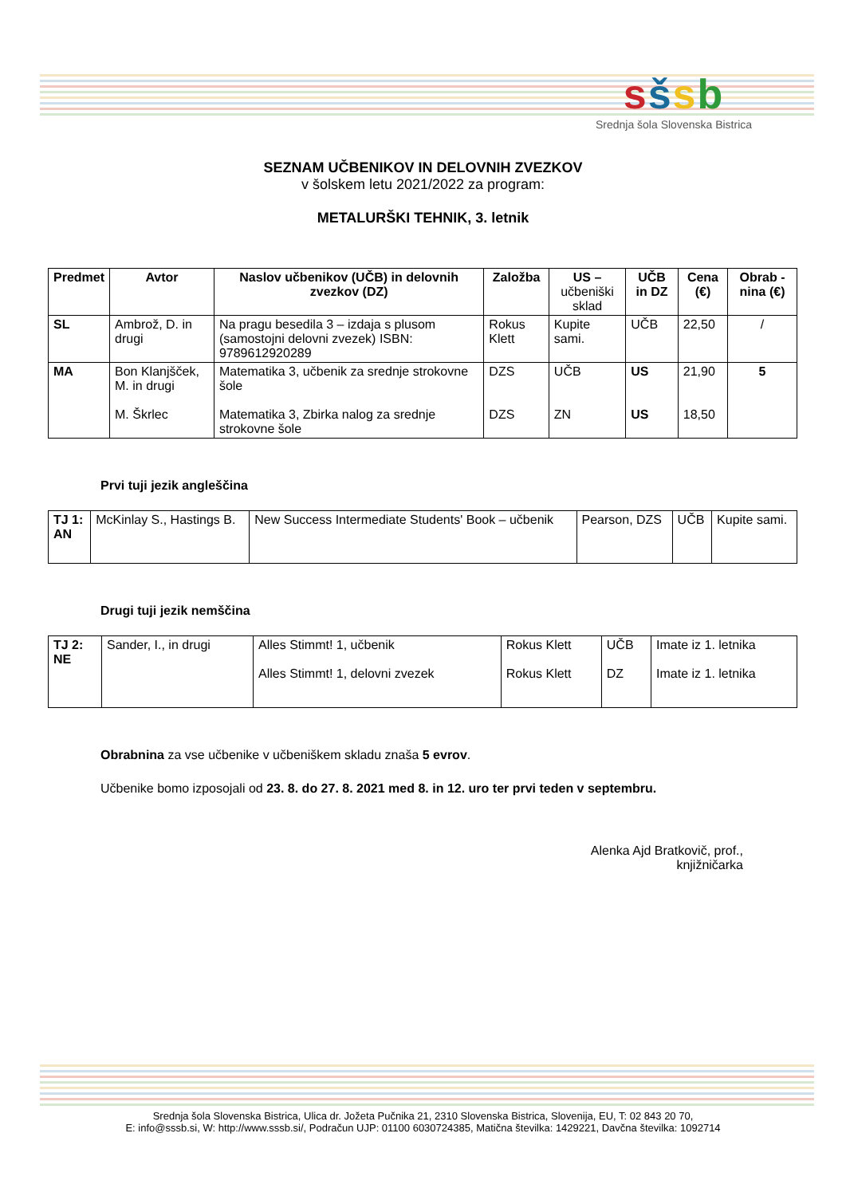sšsb
Srednja šola Slovenska Bistrica
SEZNAM UČBENIKOV IN DELOVNIH ZVEZKOV
v šolskem letu 2021/2022 za program:
METALURŠKI TEHNIK, 3. letnik
| Predmet | Avtor | Naslov učbenikov (UČB) in delovnih zvezkov (DZ) | Založba | US – učbeniški sklad | UČB in DZ | Cena (€) | Obrab -nina (€) |
| --- | --- | --- | --- | --- | --- | --- | --- |
| SL | Ambrož, D. in drugi | Na pragu besedila 3 – izdaja s plusom (samostojni delovni zvezek) ISBN: 9789612920289 | Rokus Klett | Kupite sami. | UČB | 22,50 | / |
| MA | Bon Klanjšček, M. in drugi M. Škrlec | Matematika 3, učbenik za srednje strokovne šole Matematika 3, Zbirka nalog za srednje strokovne šole | DZS DZS | UČB ZN | US US | 21,90 18,50 | 5 |
Prvi tuji jezik angleščina
| TJ 1: AN | McKinlay S., Hastings B. | New Success Intermediate Students' Book – učbenik | Pearson, DZS | UČB | Kupite sami. |
Drugi tuji jezik nemščina
| TJ 2: NE | Sander, I., in drugi | Alles Stimmt! 1, učbenik Alles Stimmt! 1, delovni zvezek | Rokus Klett Rokus Klett | UČB DZ | Imate iz 1. letnika Imate iz 1. letnika |
Obrabnina za vse učbenike v učbeniškem skladu znaša 5 evrov.
Učbenike bomo izposojali od 23. 8. do 27. 8. 2021 med 8. in 12. uro ter prvi teden v septembru.
Alenka Ajd Bratkovič, prof.,
knjižničarka
Srednja šola Slovenska Bistrica, Ulica dr. Jožeta Pučnika 21, 2310 Slovenska Bistrica, Slovenija, EU, T: 02 843 20 70,
E: info@sssb.si, W: http://www.sssb.si/, Podračun UJP: 01100 6030724385, Matična številka: 1429221, Davčna številka: 1092714